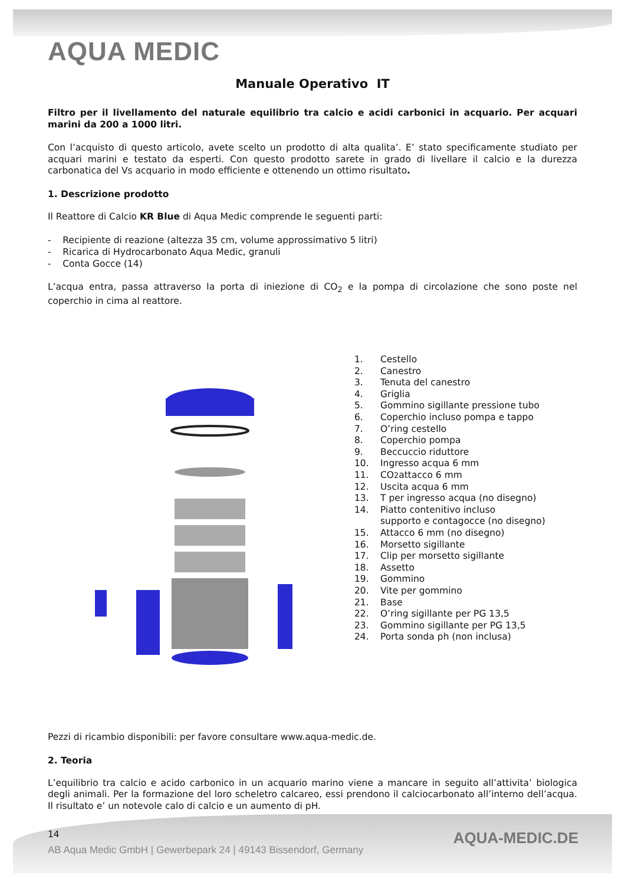AQUA MEDIC
Manuale Operativo IT
Filtro per il livellamento del naturale equilibrio tra calcio e acidi carbonici in acquario. Per acquari marini da 200 a 1000 litri.
Con l’acquisto di questo articolo, avete scelto un prodotto di alta qualita’. E’ stato specificamente studiato per acquari marini e testato da esperti. Con questo prodotto sarete in grado di livellare il calcio e la durezza carbonatica del Vs acquario in modo efficiente e ottenendo un ottimo risultato.
1. Descrizione prodotto
Il Reattore di Calcio KR Blue di Aqua Medic comprende le seguenti parti:
- Recipiente di reazione (altezza 35 cm, volume approssimativo 5 litri)
- Ricarica di Hydrocarbonato Aqua Medic, granuli
- Conta Gocce (14)
L’acqua entra, passa attraverso la porta di iniezione di CO<sub>2</sub> e la pompa di circolazione che sono poste nel coperchio in cima al reattore.
1. Cestello
2. Canestro
3. Tenuta del canestro
4. Griglia
5. Gommino sigillante pressione tubo
6. Coperchio incluso pompa e tappo
7. O’ring cestello
8. Coperchio pompa
9. Beccuccio riduttore
10. Ingresso acqua 6 mm
11. CO<sub>2</sub> attacco 6 mm
12. Uscita acqua 6 mm
13. T per ingresso acqua (no disegno)
14. Piatto contenitivo incluso
supporto e contagocce (no disegno)
15. Attacco 6 mm (no disegno)
16. Morsetto sigillante
17. Clip per morsetto sigillante
18. Assetto
19. Gommino
20. Vite per gommino
21. Base
22. O’ring sigillante per PG 13,5
23. Gommino sigillante per PG 13,5
24. Porta sonda ph (non inclusa)
Pezzi di ricambio disponibili: per favore consultare www.aqua-medic.de.
2. Teoria
L’equilibrio tra calcio e acido carbonico in un acquario marino viene a mancare in seguito all’attivita’ biologica degli animali. Per la formazione del loro scheletro calcareo, essi prendono il calciocarbonato all’interno dell’acqua. Il risultato e’ un notevole calo di calcio e un aumento di pH.
14
AQUA-MEDIC.DE
AB Aqua Medic GmbH | Gewerbepark 24 | 49143 Bissendorf, Germany